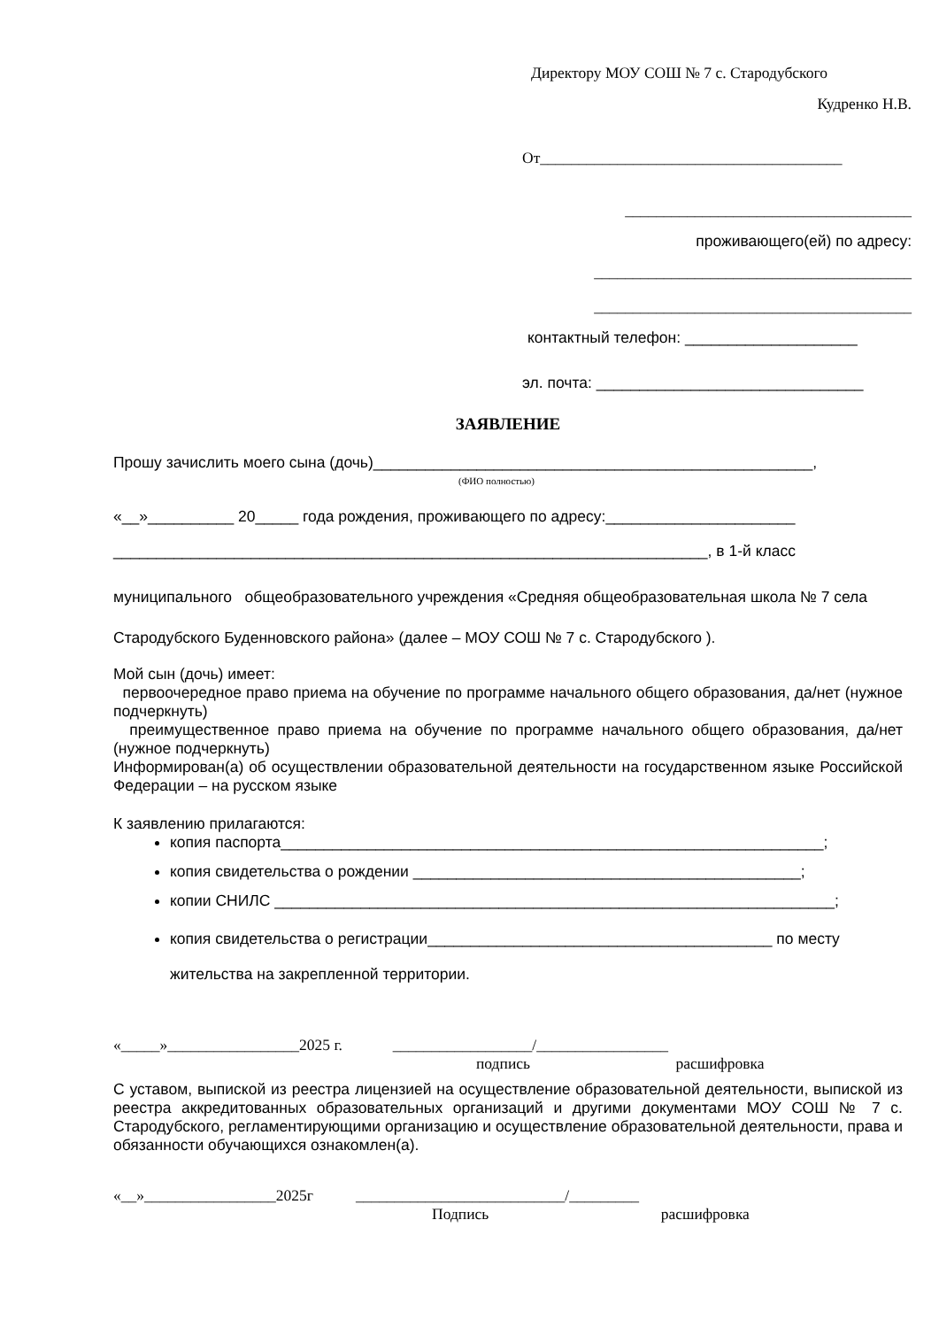Директору МОУ СОШ № 7 с. Стародубского
Кудренко Н.В.
От_______________________________________
_____________________________________
проживающего(ей) по адресу:
_________________________________________
_________________________________________
контактный телефон: ____________________
эл. почта: _______________________________
ЗАЯВЛЕНИЕ
Прошу зачислить моего сына (дочь)___________________________________________________,
(ФИО полностью)
«__»__________ 20_____ года рождения, проживающего по адресу:______________________
_____________________________________________________________________, в 1-й класс
муниципального общеобразовательного учреждения «Средняя общеобразовательная школа № 7 села Стародубского Буденновского района» (далее – МОУ СОШ № 7 с. Стародубского ).
Мой сын (дочь) имеет:
первоочередное право приема на обучение по программе начального общего образования, да/нет (нужное подчеркнуть)
преимущественное право приема на обучение по программе начального общего образования, да/нет (нужное подчеркнуть)
Информирован(а) об осуществлении образовательной деятельности на государственном языке Российской Федерации – на русском языке
К заявлению прилагаются:
копия паспорта_______________________________________________________________;
копия свидетельства о рождении _____________________________________________;
копии СНИЛС _________________________________________________________________;
копия свидетельства о регистрации________________________________________ по месту жительства на закрепленной территории.
«_____»_________________2025 г. __________________/_________________
подпись расшифровка
С уставом, выпиской из реестра лицензией на осуществление образовательной деятельности, выпиской из реестра аккредитованных образовательных организаций и другими документами МОУ СОШ № 7 с. Стародубского, регламентирующими организацию и осуществление образовательной деятельности, права и обязанности обучающихся ознакомлен(а).
«__»_________________2025г ___________________________/_________
Подпись расшифровка